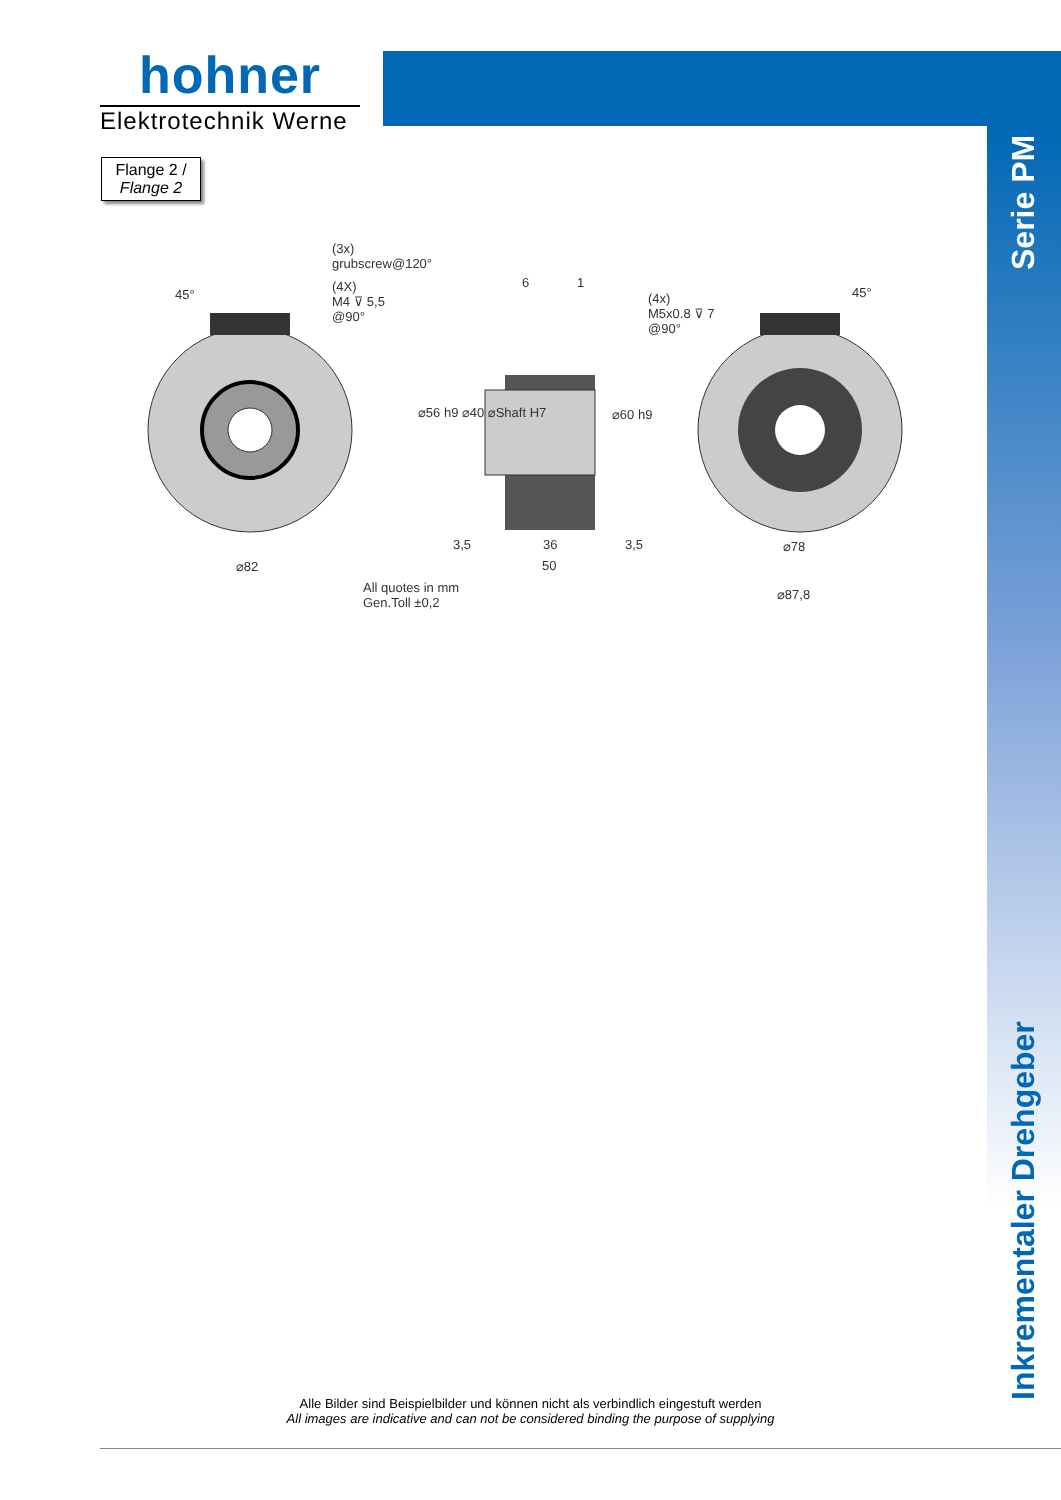hohner
Elektrotechnik Werne
Flange 2 /
Flange 2
Serie PM
Inkrementaler Drehgeber
(3x)
grubscrew@120°
(4X)
M4 ⊽ 5,5
@90°
45°
6 1
(4x)
M5x0.8 ⊽ 7
@90°
45°
⌀56 h9 ⌀40 ⌀Shaft H7 ⌀60 h9
3,5 36 3,5
50 ⌀82
⌀78
⌀87,8 All quotes in mm
Gen.Toll ±0,2
Alle Bilder sind Beispielbilder und können nicht als verbindlich eingestuft werden
All images are indicative and can not be considered binding the purpose of supplying